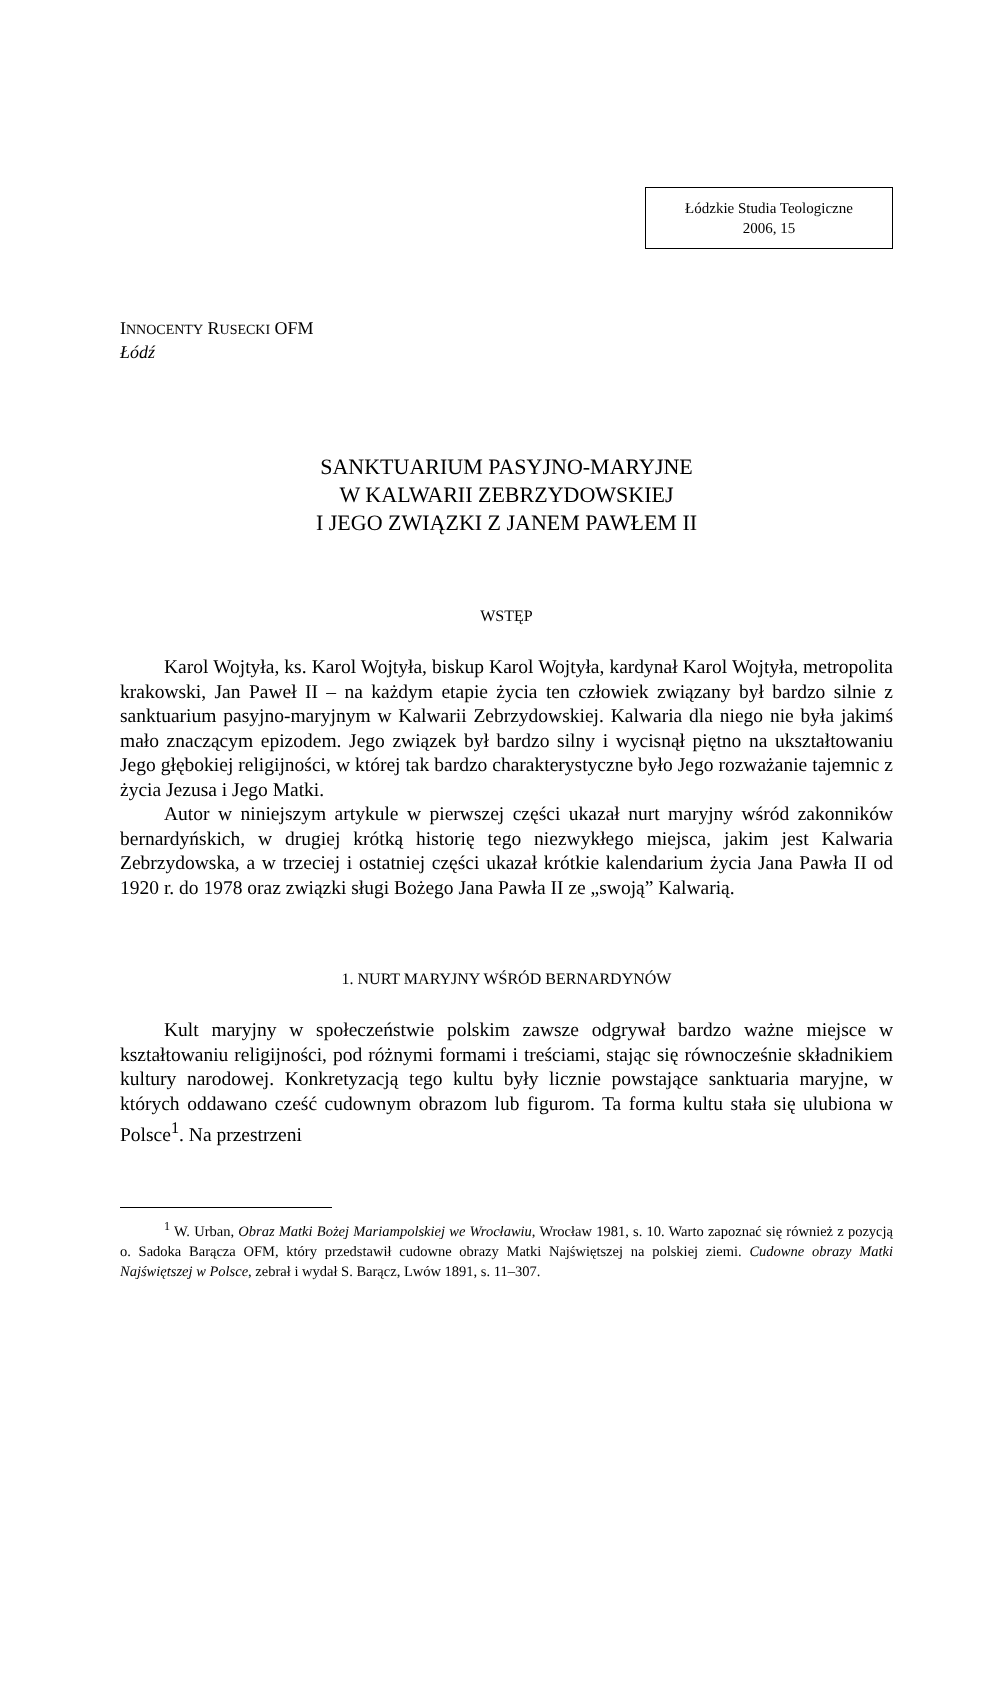Łódzkie Studia Teologiczne
2006, 15
INNOCENTY RUSECKI OFM
Łódź
SANKTUARIUM PASYJNO-MARYJNE
W KALWARII ZEBRZYDOWSKIEJ
I JEGO ZWIĄZKI Z JANEM PAWŁEM II
WSTĘP
Karol Wojtyła, ks. Karol Wojtyła, biskup Karol Wojtyła, kardynał Karol Wojtyła, metropolita krakowski, Jan Paweł II – na każdym etapie życia ten człowiek związany był bardzo silnie z sanktuarium pasyjno-maryjnym w Kalwarii Zebrzydowskiej. Kalwaria dla niego nie była jakimś mało znaczącym epizodem. Jego związek był bardzo silny i wycisnął piętno na ukształtowaniu Jego głębokiej religijności, w której tak bardzo charakterystyczne było Jego rozważanie tajemnic z życia Jezusa i Jego Matki.
Autor w niniejszym artykule w pierwszej części ukazał nurt maryjny wśród zakonników bernardyńskich, w drugiej krótką historię tego niezwykłego miejsca, jakim jest Kalwaria Zebrzydowska, a w trzeciej i ostatniej części ukazał krótkie kalendarium życia Jana Pawła II od 1920 r. do 1978 oraz związki sługi Bożego Jana Pawła II ze „swoją” Kalwarią.
1. NURT MARYJNY WŚRÓD BERNARDYNÓW
Kult maryjny w społeczeństwie polskim zawsze odgrywał bardzo ważne miejsce w kształtowaniu religijności, pod różnymi formami i treściami, stając się równocześnie składnikiem kultury narodowej. Konkretyzacją tego kultu były licznie powstające sanktuaria maryjne, w których oddawano cześć cudownym obrazom lub figurom. Ta forma kultu stała się ulubiona w Polsce<sup>1</sup>. Na przestrzeni
<sup>1</sup> W. Urban, Obraz Matki Bożej Mariampolskiej we Wrocławiu, Wrocław 1981, s. 10. Warto zapoznać się również z pozycją o. Sadoka Barącza OFM, który przedstawił cudowne obrazy Matki Najświętszej na polskiej ziemi. Cudowne obrazy Matki Najświętszej w Polsce, zebrał i wydał S. Barącz, Lwów 1891, s. 11–307.